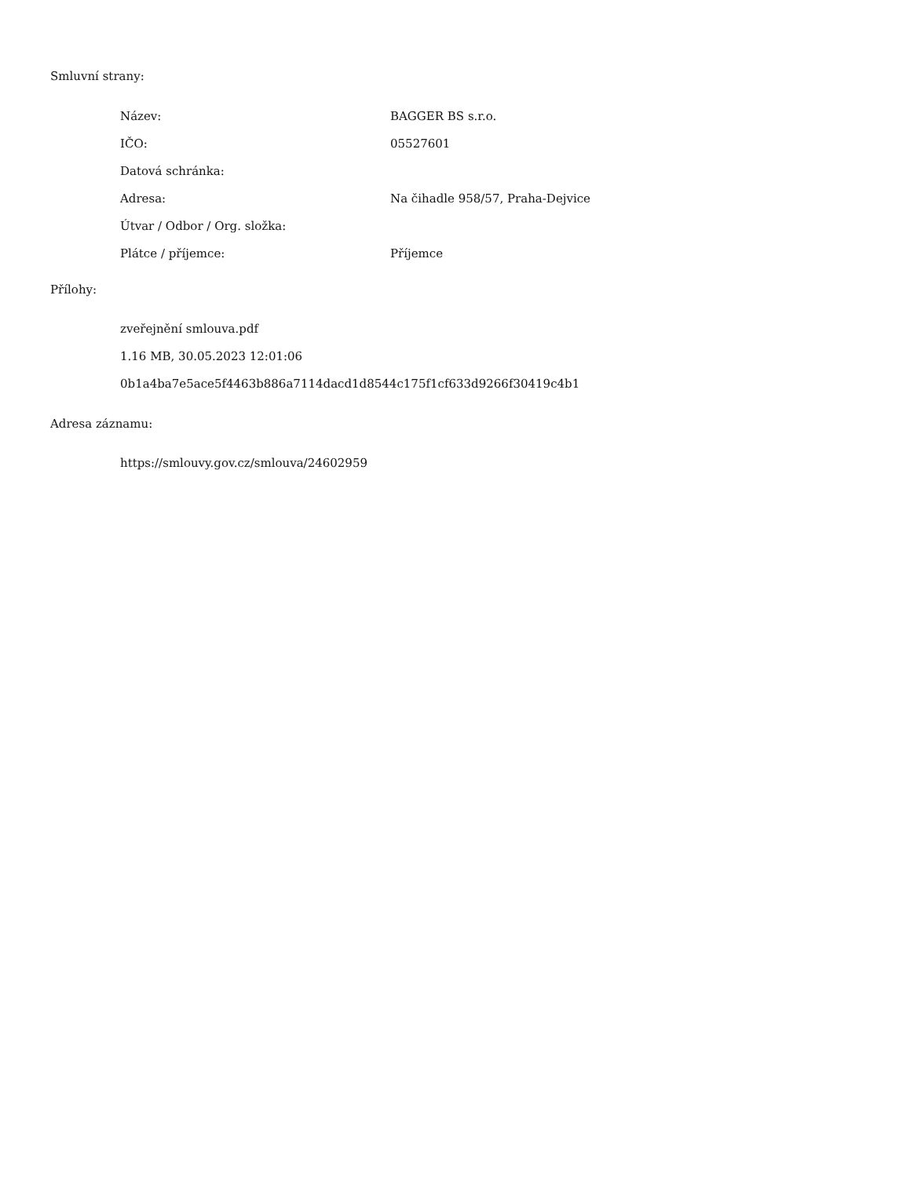Smluvní strany:
| Název: | BAGGER BS s.r.o. |
| IČO: | 05527601 |
| Datová schránka: | |
| Adresa: | Na čihadle 958/57, Praha-Dejvice |
| Útvar / Odbor / Org. složka: | |
| Plátce / příjemce: | Příjemce |
Přílohy:
zveřejnění smlouva.pdf
1.16 MB, 30.05.2023 12:01:06
0b1a4ba7e5ace5f4463b886a7114dacd1d8544c175f1cf633d9266f30419c4b1
Adresa záznamu:
https://smlouvy.gov.cz/smlouva/24602959